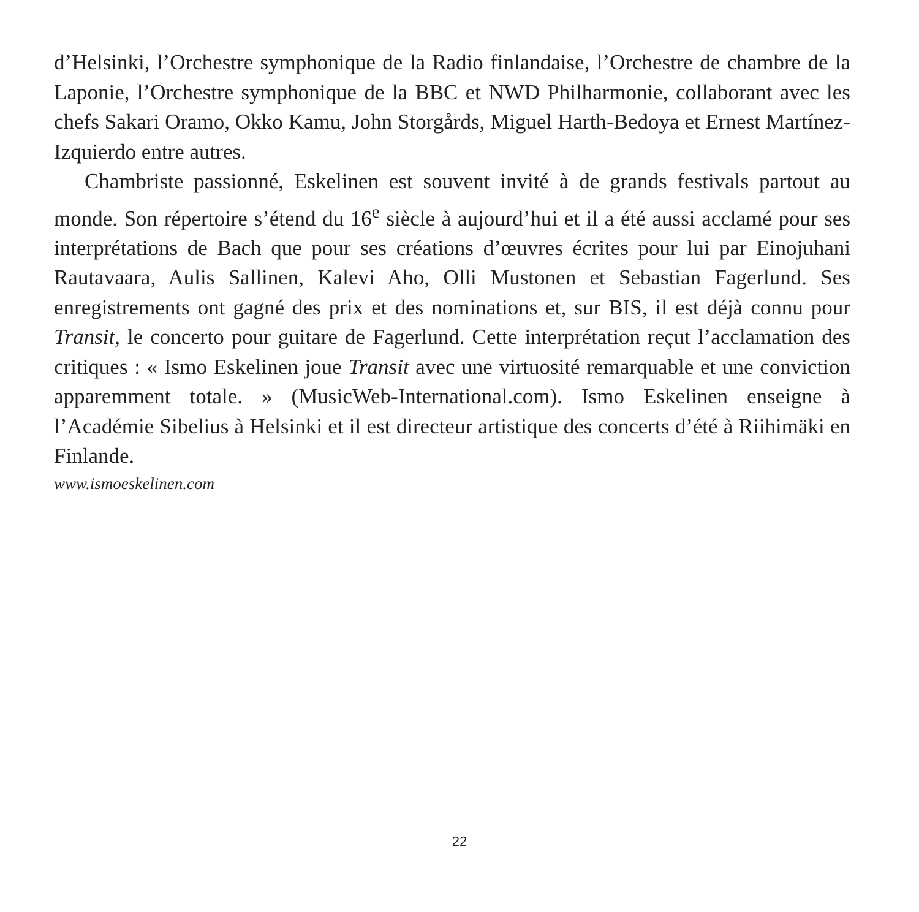d’Helsinki, l’Orchestre symphonique de la Radio finlandaise, l’Orchestre de chambre de la Laponie, l’Orchestre symphonique de la BBC et NWD Philharmonie, collaborant avec les chefs Sakari Oramo, Okko Kamu, John Storgårds, Miguel Harth-Bedoya et Ernest Martínez-Izquierdo entre autres.
Chambriste passionné, Eskelinen est souvent invité à de grands festivals partout au monde. Son répertoire s’étend du 16<sup>e</sup> siècle à aujourd’hui et il a été aussi acclamé pour ses interprétations de Bach que pour ses créations d’œuvres écrites pour lui par Einojuhani Rautavaara, Aulis Sallinen, Kalevi Aho, Olli Mustonen et Sebastian Fagerlund. Ses enregistrements ont gagné des prix et des nominations et, sur BIS, il est déjà connu pour Transit, le concerto pour guitare de Fagerlund. Cette interprétation reçut l’acclamation des critiques : « Ismo Eskelinen joue Transit avec une virtuosité remarquable et une conviction apparemment totale. » (MusicWeb-International.com). Ismo Eskelinen enseigne à l’Académie Sibelius à Helsinki et il est directeur artistique des concerts d’été à Riihimäki en Finlande.
www.ismoeskelinen.com
22